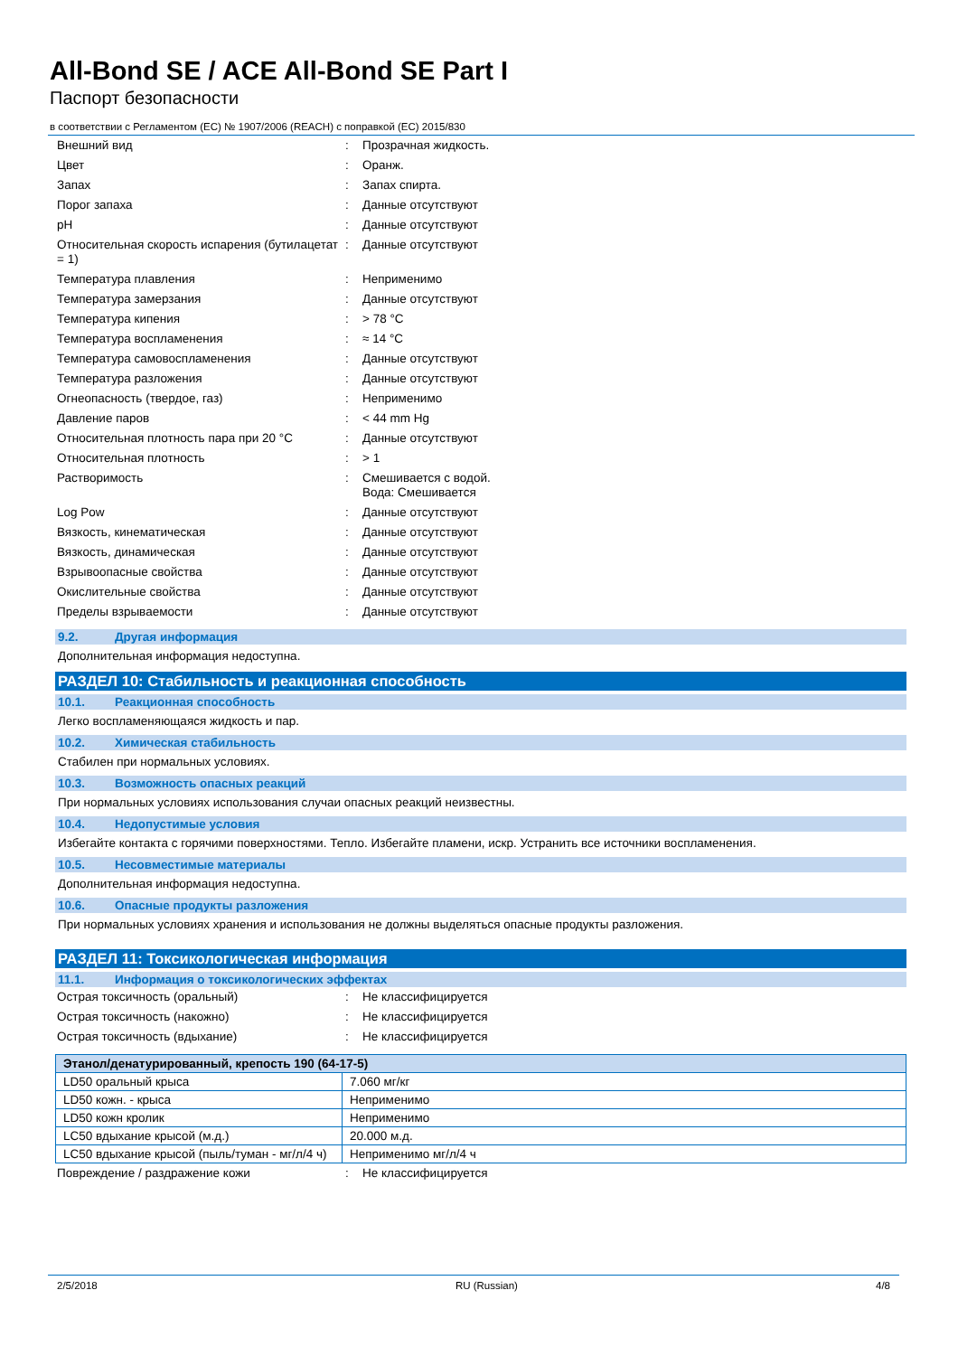All-Bond SE / ACE All-Bond SE Part I
Паспорт безопасности
в соответствии с Регламентом (ЕС) № 1907/2006 (REACH) с поправкой (ЕС) 2015/830
| Внешний вид | : | Прозрачная жидкость. |
| Цвет | : | Оранж. |
| Запах | : | Запах спирта. |
| Порог запаха | : | Данные отсутствуют |
| pH | : | Данные отсутствуют |
| Относительная скорость испарения (бутилацетат = 1) | : | Данные отсутствуют |
| Температура плавления | : | Неприменимо |
| Температура замерзания | : | Данные отсутствуют |
| Температура кипения | : | > 78 °C |
| Температура воспламенения | : | ≈ 14 °C |
| Температура самовоспламенения | : | Данные отсутствуют |
| Температура разложения | : | Данные отсутствуют |
| Огнеопасность (твердое, газ) | : | Неприменимо |
| Давление паров | : | < 44 mm Hg |
| Относительная плотность пара при 20 °C | : | Данные отсутствуют |
| Относительная плотность | : | > 1 |
| Растворимость | : | Смешивается с водой. Вода: Смешивается |
| Log Pow | : | Данные отсутствуют |
| Вязкость, кинематическая | : | Данные отсутствуют |
| Вязкость, динамическая | : | Данные отсутствуют |
| Взрывоопасные свойства | : | Данные отсутствуют |
| Окислительные свойства | : | Данные отсутствуют |
| Пределы взрываемости | : | Данные отсутствуют |
9.2. Другая информация
Дополнительная информация недоступна.
РАЗДЕЛ 10: Стабильность и реакционная способность
10.1. Реакционная способность
Легко воспламеняющаяся жидкость и пар.
10.2. Химическая стабильность
Стабилен при нормальных условиях.
10.3. Возможность опасных реакций
При нормальных условиях использования случаи опасных реакций неизвестны.
10.4. Недопустимые условия
Избегайте контакта с горячими поверхностями. Тепло. Избегайте пламени, искр. Устранить все источники воспламенения.
10.5. Несовместимые материалы
Дополнительная информация недоступна.
10.6. Опасные продукты разложения
При нормальных условиях хранения и использования не должны выделяться опасные продукты разложения.
РАЗДЕЛ 11: Токсикологическая информация
11.1. Информация о токсикологических эффектах
| Острая токсичность (оральный) | : | Не классифицируется |
| Острая токсичность (накожно) | : | Не классифицируется |
| Острая токсичность (вдыхание) | : | Не классифицируется |
| Этанол/денатурированный, крепость 190 (64-17-5) | |
| --- | --- |
| LD50 оральный крыса | 7.060 мг/кг |
| LD50 кожн. - крыса | Неприменимо |
| LD50 кожн кролик | Неприменимо |
| LC50 вдыхание крысой (м.д.) | 20.000 м.д. |
| LC50 вдыхание крысой (пыль/туман - мг/л/4 ч) | Неприменимо мг/л/4 ч |
| Повреждение / раздражение кожи | : | Не классифицируется |
2/5/2018 RU (Russian) 4/8